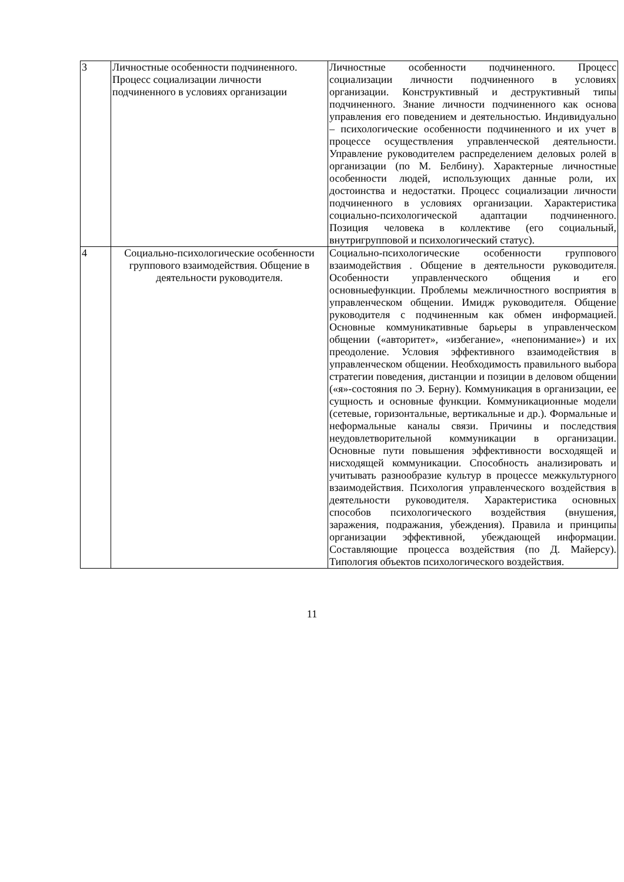| 3 | Личностные особенности подчиненного. Процесс социализации личности подчиненного в условиях организации | Личностные особенности подчиненного. Процесс социализации личности подчиненного в условиях организации. Конструктивный и деструктивный типы подчиненного. Знание личности подчиненного как основа управления его поведением и деятельностью. Индивидуально – психологические особенности подчиненного и их учет в процессе осуществления управленческой деятельности. Управление руководителем распределением деловых ролей в организации (по М. Белбину). Характерные личностные особенности людей, использующих данные роли, их достоинства и недостатки. Процесс социализации личности подчиненного в условиях организации. Характеристика социально-психологической адаптации подчиненного. Позиция человека в коллективе (его социальный, внутригрупповой и психологический статус). |
| 4 | Социально-психологические особенности группового взаимодействия. Общение в деятельности руководителя. | Социально-психологические особенности группового взаимодействия . Общение в деятельности руководителя. Особенности управленческого общения и его основныефункции. Проблемы межличностного восприятия в управленческом общении. Имидж руководителя. Общение руководителя с подчиненным как обмен информацией. Основные коммуникативные барьеры в управленческом общении («авторитет», «избегание», «непонимание») и их преодоление. Условия эффективного взаимодействия в управленческом общении. Необходимость правильного выбора стратегии поведения, дистанции и позиции в деловом общении («я»-состояния по Э. Берну). Коммуникация в организации, ее сущность и основные функции. Коммуникационные модели (сетевые, горизонтальные, вертикальные и др.). Формальные и неформальные каналы связи. Причины и последствия неудовлетворительной коммуникации в организации. Основные пути повышения эффективности восходящей и нисходящей коммуникации. Способность анализировать и учитывать разнообразие культур в процессе межкультурного взаимодействия. Психология управленческого воздействия в деятельности руководителя. Характеристика основных способов психологического воздействия (внушения, заражения, подражания, убеждения). Правила и принципы организации эффективной, убеждающей информации. Составляющие процесса воздействия (по Д. Майерсу). Типология объектов психологического воздействия. |
11